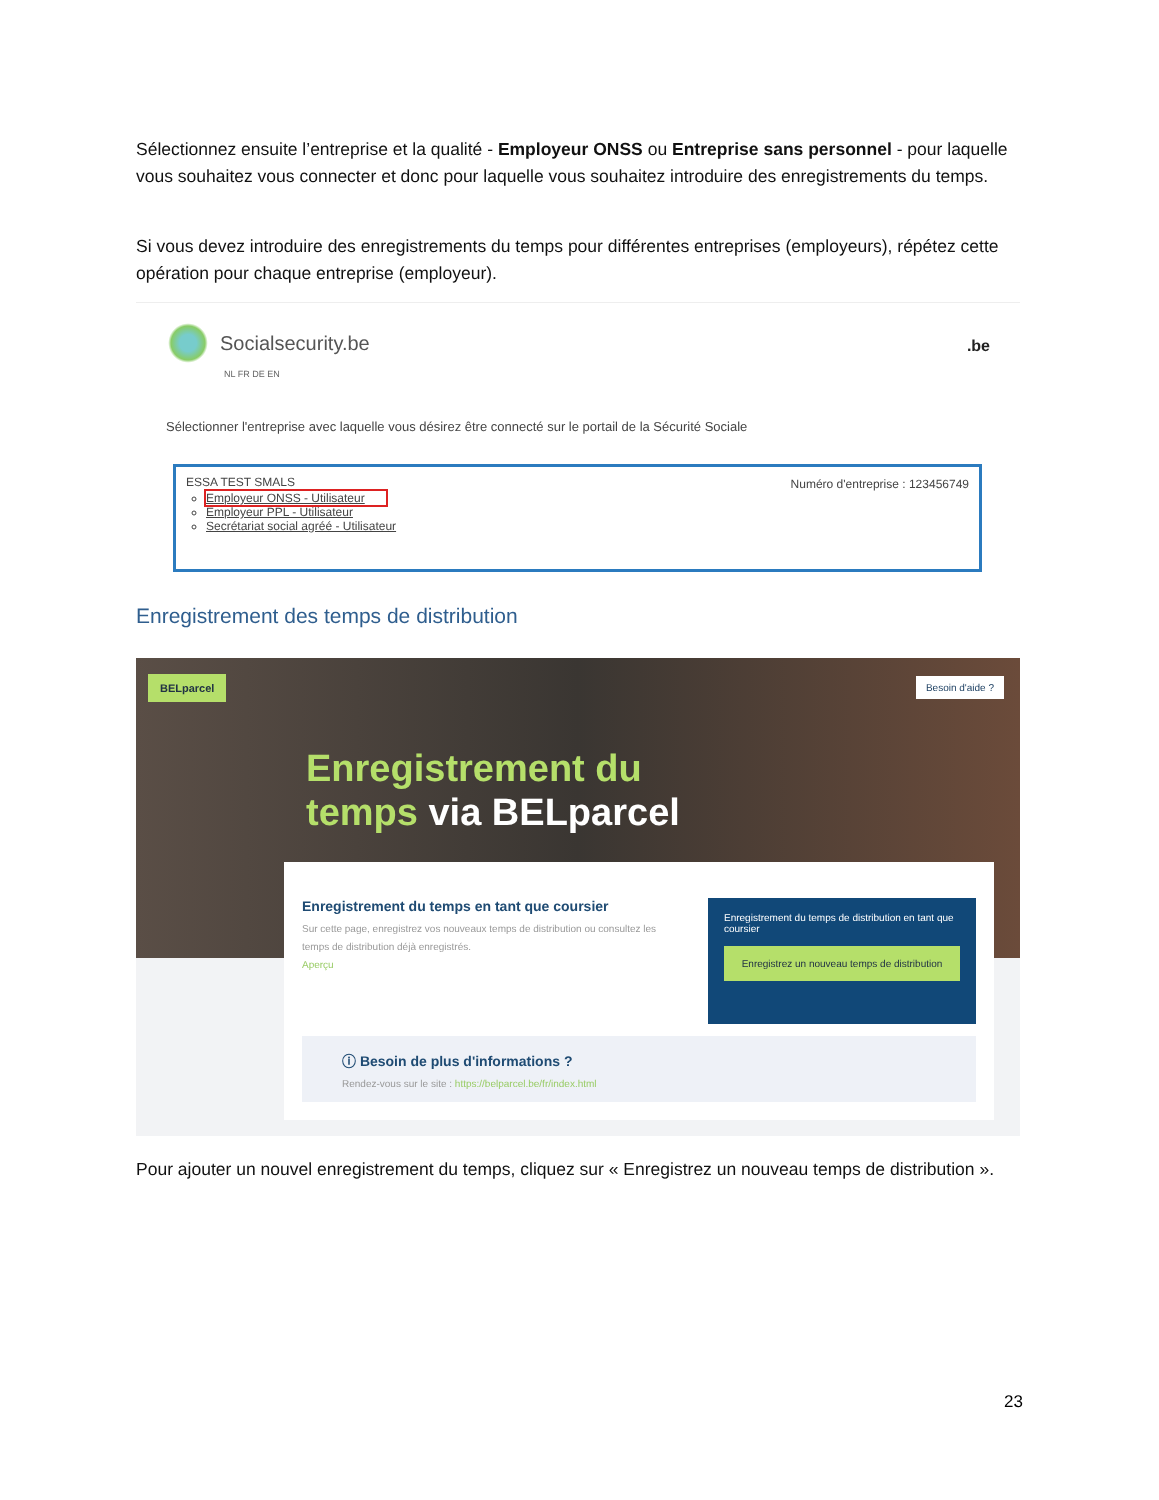Sélectionnez ensuite l’entreprise et la qualité - Employeur ONSS ou Entreprise sans personnel - pour laquelle vous souhaitez vous connecter et donc pour laquelle vous souhaitez introduire des enregistrements du temps.
Si vous devez introduire des enregistrements du temps pour différentes entreprises (employeurs), répétez cette opération pour chaque entreprise (employeur).
Socialsecurity.be
NL FR DE EN
.be
Sélectionner l'entreprise avec laquelle vous désirez être connecté sur le portail de la Sécurité Sociale
ESSA TEST SMALS
Numéro d'entreprise : 123456749
Employeur ONSS - Utilisateur
Employeur PPL - Utilisateur
Secrétariat social agréé - Utilisateur
Enregistrement des temps de distribution
BELparcel Besoin d'aide ?
Enregistrement du
temps via BELparcel
Enregistrement du temps en tant que coursier
Sur cette page, enregistrez vos nouveaux temps de distribution ou consultez les temps de distribution déjà enregistrés.
Aperçu
Enregistrement du temps de distribution en tant que coursier
Enregistrez un nouveau temps de distribution
ⓘ Besoin de plus d'informations ?
Rendez-vous sur le site : https://belparcel.be/fr/index.html
Pour ajouter un nouvel enregistrement du temps, cliquez sur « Enregistrez un nouveau temps de distribution ».
23